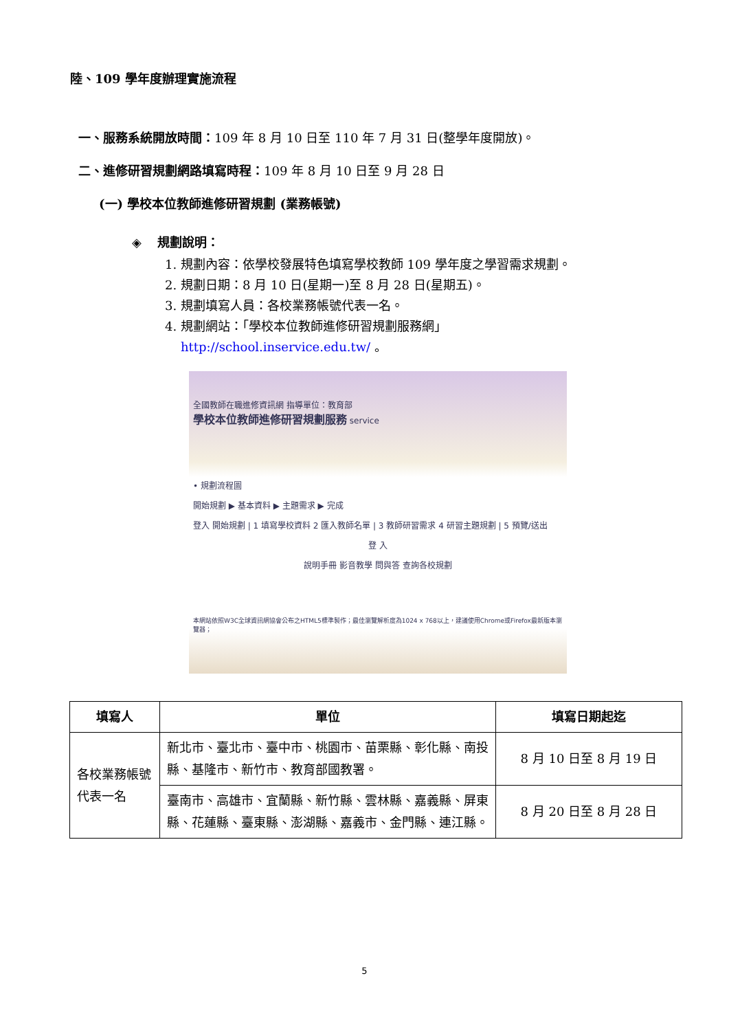陸、109 學年度辦理實施流程
一、服務系統開放時間：109 年 8 月 10 日至 110 年 7 月 31 日(整學年度開放)。
二、進修研習規劃網路填寫時程：109 年 8 月 10 日至 9 月 28 日
(一) 學校本位教師進修研習規劃 (業務帳號)
◈ 規劃說明：
1. 規劃內容：依學校發展特色填寫學校教師 109 學年度之學習需求規劃。
2. 規劃日期：8 月 10 日(星期一)至 8 月 28 日(星期五)。
3. 規劃填寫人員：各校業務帳號代表一名。
4. 規劃網站：「學校本位教師進修研習規劃服務網」
http://school.inservice.edu.tw/ 。
全國教師在職進修資訊網 指導單位：教育部
學校本位教師進修研習規劃服務 service
• 規劃流程圖
開始規劃 ▶ 基本資料 ▶ 主題需求 ▶ 完成
登入 開始規劃 | 1 填寫學校資料 2 匯入教師名單 | 3 教師研習需求 4 研習主題規劃 | 5 預覽/送出
登 入
說明手冊 影音教學 問與答 查詢各校規劃
本網站依照W3C全球資訊網協會公布之HTML5標準製作；最佳瀏覽解析度為1024 x 768以上，建議使用Chrome或Firefox最新版本瀏覽器；
| 填寫人 | 單位 | 填寫日期起迄 |
| --- | --- | --- |
| 各校業務帳號代表一名 | 新北市、臺北市、臺中市、桃園市、苗栗縣、彰化縣、南投縣、基隆市、新竹市、教育部國教署。 | 8 月 10 日至 8 月 19 日 |
| | 臺南市、高雄市、宜蘭縣、新竹縣、雲林縣、嘉義縣、屏東縣、花蓮縣、臺東縣、澎湖縣、嘉義市、金門縣、連江縣。 | 8 月 20 日至 8 月 28 日 |
5